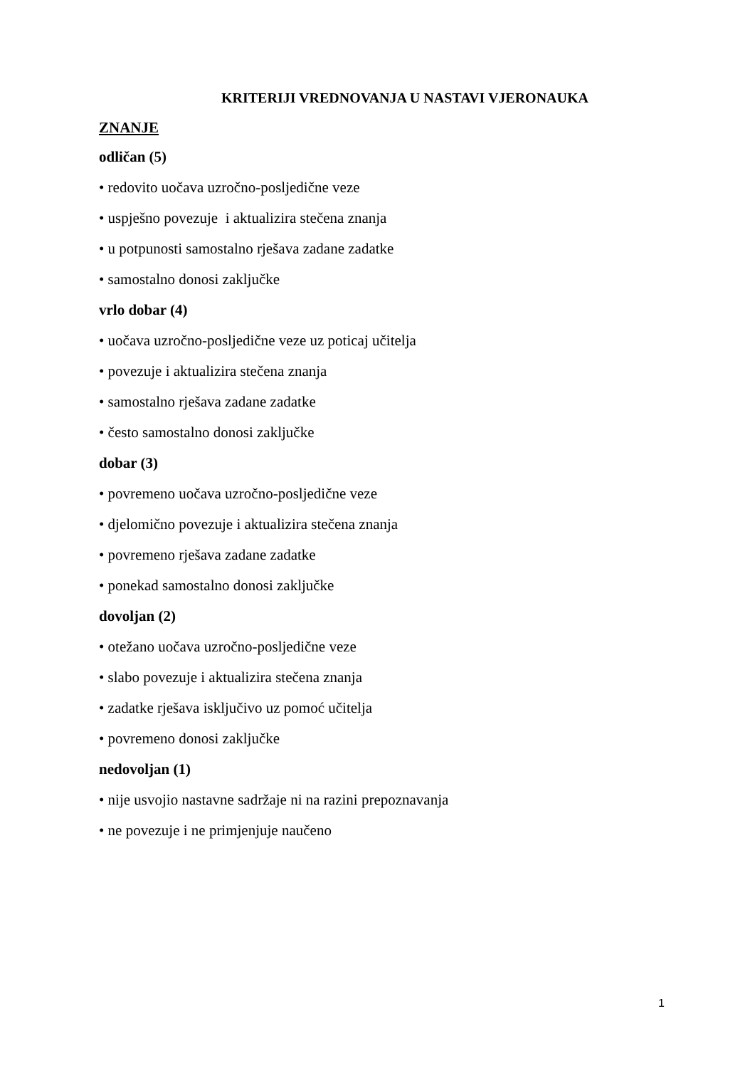KRITERIJI VREDNOVANJA U NASTAVI VJERONAUKA
ZNANJE
odličan (5)
• redovito uočava uzročno-posljedične veze
• uspješno povezuje i aktualizira stečena znanja
• u potpunosti samostalno rješava zadane zadatke
• samostalno donosi zaključke
vrlo dobar (4)
• uočava uzročno-posljedične veze uz poticaj učitelja
• povezuje i aktualizira stečena znanja
• samostalno rješava zadane zadatke
• često samostalno donosi zaključke
dobar (3)
• povremeno uočava uzročno-posljedične veze
• djelomično povezuje i aktualizira stečena znanja
• povremeno rješava zadane zadatke
• ponekad samostalno donosi zaključke
dovoljan (2)
• otežano uočava uzročno-posljedične veze
• slabo povezuje i aktualizira stečena znanja
• zadatke rješava isključivo uz pomoć učitelja
• povremeno donosi zaključke
nedovoljan (1)
• nije usvojio nastavne sadržaje ni na razini prepoznavanja
• ne povezuje i ne primjenjuje naučeno
1